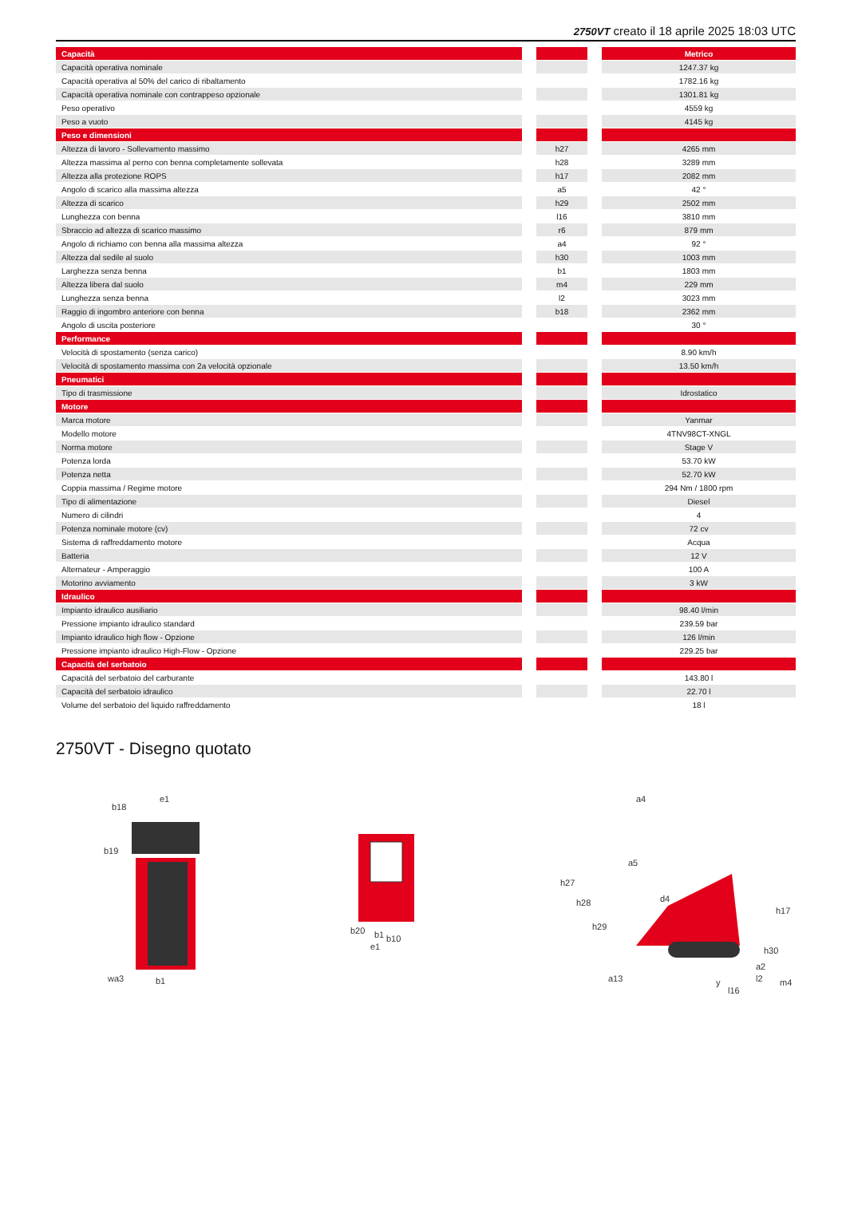2750VT creato il 18 aprile 2025 18:03 UTC
| Capacità | | | | Metrico |
| --- | --- | --- | --- | --- |
| Capacità operativa nominale | | | | 1247.37 kg |
| Capacità operativa al 50% del carico di ribaltamento | | | | 1782.16 kg |
| Capacità operativa nominale con contrappeso opzionale | | | | 1301.81 kg |
| Peso operativo | | | | 4559 kg |
| Peso a vuoto | | | | 4145 kg |
| Peso e dimensioni | | | | |
| Altezza di lavoro - Sollevamento massimo | | h27 | | 4265 mm |
| Altezza massima al perno con benna completamente sollevata | | h28 | | 3289 mm |
| Altezza alla protezione ROPS | | h17 | | 2082 mm |
| Angolo di scarico alla massima altezza | | a5 | | 42 ° |
| Altezza di scarico | | h29 | | 2502 mm |
| Lunghezza con benna | | l16 | | 3810 mm |
| Sbraccio ad altezza di scarico massimo | | r6 | | 879 mm |
| Angolo di richiamo con benna alla massima altezza | | a4 | | 92 ° |
| Altezza dal sedile al suolo | | h30 | | 1003 mm |
| Larghezza senza benna | | b1 | | 1803 mm |
| Altezza libera dal suolo | | m4 | | 229 mm |
| Lunghezza senza benna | | l2 | | 3023 mm |
| Raggio di ingombro anteriore con benna | | b18 | | 2362 mm |
| Angolo di uscita posteriore | | | | 30 ° |
| Performance | | | | |
| Velocità di spostamento (senza carico) | | | | 8.90 km/h |
| Velocità di spostamento massima con 2a velocità opzionale | | | | 13.50 km/h |
| Pneumatici | | | | |
| Tipo di trasmissione | | | | Idrostatico |
| Motore | | | | |
| Marca motore | | | | Yanmar |
| Modello motore | | | | 4TNV98CT-XNGL |
| Norma motore | | | | Stage V |
| Potenza lorda | | | | 53.70 kW |
| Potenza netta | | | | 52.70 kW |
| Coppia massima / Regime motore | | | | 294 Nm / 1800 rpm |
| Tipo di alimentazione | | | | Diesel |
| Numero di cilindri | | | | 4 |
| Potenza nominale motore (cv) | | | | 72 cv |
| Sistema di raffreddamento motore | | | | Acqua |
| Batteria | | | | 12 V |
| Alternateur - Amperaggio | | | | 100 A |
| Motorino avviamento | | | | 3 kW |
| Idraulico | | | | |
| Impianto idraulico ausiliario | | | | 98.40 l/min |
| Pressione impianto idraulico standard | | | | 239.59 bar |
| Impianto idraulico high flow - Opzione | | | | 126 l/min |
| Pressione impianto idraulico High-Flow - Opzione | | | | 229.25 bar |
| Capacità del serbatoio | | | | |
| Capacità del serbatoio del carburante | | | | 143.80 l |
| Capacità del serbatoio idraulico | | | | 22.70 l |
| Volume del serbatoio del liquido raffreddamento | | | | 18 l |
2750VT - Disegno quotato
b18
e1
b19
wa3
b1
b20
b10
e1
b1
h27
h28
h29
a4
a5
d4
a13
h17
h30
a2
y
l16
l2
m4